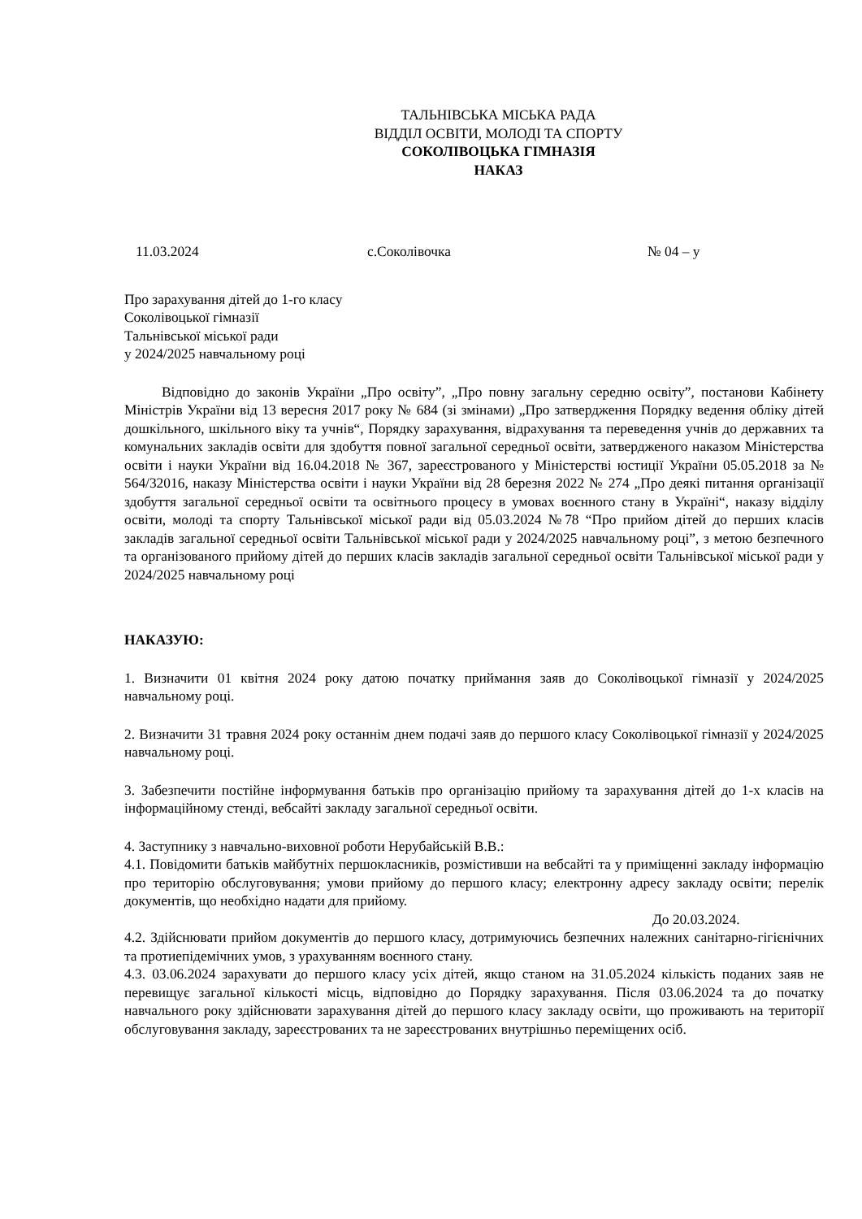ТАЛЬНІВСЬКА МІСЬКА РАДА
ВІДДІЛ ОСВІТИ, МОЛОДІ ТА СПОРТУ
СОКОЛІВОЦЬКА ГІМНАЗІЯ
НАКАЗ
11.03.2024 с.Соколівочка № 04 – у
Про зарахування дітей до 1-го класу
Соколівоцької гімназії
Тальнівської міської ради
у 2024/2025 навчальному році
Відповідно до законів України „Про освіту”, „Про повну загальну середню освіту”, постанови Кабінету Міністрів України від 13 вересня 2017 року № 684 (зі змінами) „Про затвердження Порядку ведення обліку дітей дошкільного, шкільного віку та учнів“, Порядку зарахування, відрахування та переведення учнів до державних та комунальних закладів освіти для здобуття повної загальної середньої освіти, затвердженого наказом Міністерства освіти і науки України від 16.04.2018 № 367, зареєстрованого у Міністерстві юстиції України 05.05.2018 за № 564/32016, наказу Міністерства освіти і науки України від 28 березня 2022 № 274 „Про деякі питання організації здобуття загальної середньої освіти та освітнього процесу в умовах воєнного стану в Україні“, наказу відділу освіти, молоді та спорту Тальнівської міської ради від 05.03.2024 №78 “Про прийом дітей до перших класів закладів загальної середньої освіти Тальнівської міської ради у 2024/2025 навчальному році”, з метою безпечного та організованого прийому дітей до перших класів закладів загальної середньої освіти Тальнівської міської ради у 2024/2025 навчальному році
НАКАЗУЮ:
1. Визначити 01 квітня 2024 року датою початку приймання заяв до Соколівоцької гімназії у 2024/2025 навчальному році.
2. Визначити 31 травня 2024 року останнім днем подачі заяв до першого класу Соколівоцької гімназії у 2024/2025 навчальному році.
3. Забезпечити постійне інформування батьків про організацію прийому та зарахування дітей до 1-х класів на інформаційному стенді, вебсайті закладу загальної середньої освіти.
4. Заступнику з навчально-виховної роботи Нерубайській В.В.:
4.1. Повідомити батьків майбутніх першокласників, розмістивши на вебсайті та у приміщенні закладу інформацію про територію обслуговування; умови прийому до першого класу; електронну адресу закладу освіти; перелік документів, що необхідно надати для прийому.
До 20.03.2024.
4.2. Здійснювати прийом документів до першого класу, дотримуючись безпечних належних санітарно-гігієнічних та протиепідемічних умов, з урахуванням воєнного стану.
4.3. 03.06.2024 зарахувати до першого класу усіх дітей, якщо станом на 31.05.2024 кількість поданих заяв не перевищує загальної кількості місць, відповідно до Порядку зарахування. Після 03.06.2024 та до початку навчального року здійснювати зарахування дітей до першого класу закладу освіти, що проживають на території обслуговування закладу, зареєстрованих та не зареєстрованих внутрішньо переміщених осіб.